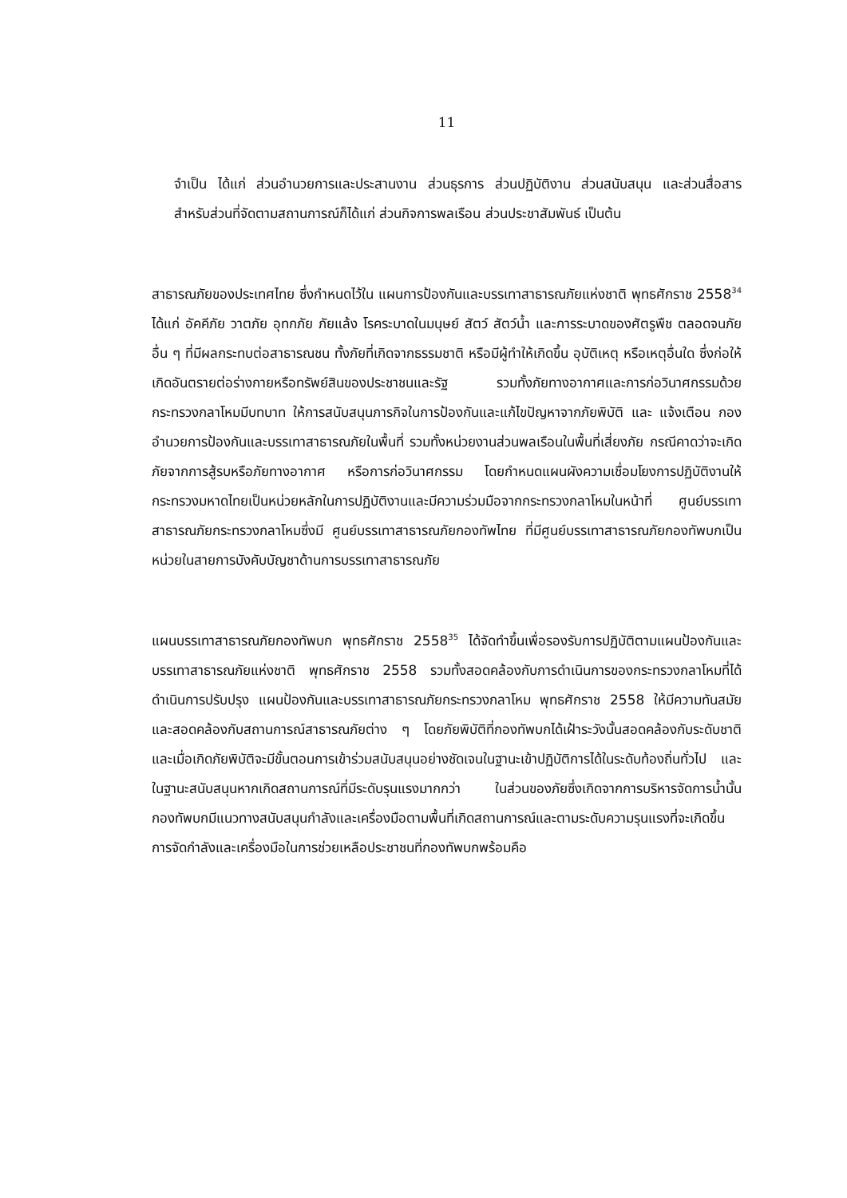11
จำเป็น ได้แก่ ส่วนอำนวยการและประสานงาน ส่วนธุรการ ส่วนปฏิบัติงาน ส่วนสนับสนุน และส่วนสื่อสาร สำหรับส่วนที่จัดตามสถานการณ์ก็ได้แก่ ส่วนกิจการพลเรือน ส่วนประชาสัมพันธ์ เป็นต้น
สาธารณภัยของประเทศไทย ซึ่งกำหนดไว้ใน แผนการป้องกันและบรรเทาสาธารณภัยแห่งชาติ พุทธศักราช 2558<sup>34</sup> ได้แก่ อัคคีภัย วาตภัย อุทกภัย ภัยแล้ง โรคระบาดในมนุษย์ สัตว์ สัตว์น้ำ และการระบาดของศัตรูพืช ตลอดจนภัยอื่น ๆ ที่มีผลกระทบต่อสาธารณชน ทั้งภัยที่เกิดจากธรรมชาติ หรือมีผู้ทำให้เกิดขึ้น อุบัติเหตุ หรือเหตุอื่นใด ซึ่งก่อให้เกิดอันตรายต่อร่างกายหรือทรัพย์สินของประชาชนและรัฐ รวมทั้งภัยทางอากาศและการก่อวินาศกรรมด้วย กระทรวงกลาโหมมีบทบาท ให้การสนับสนุนภารกิจในการป้องกันและแก้ไขปัญหาจากภัยพิบัติ และ แจ้งเตือน กองอำนวยการป้องกันและบรรเทาสาธารณภัยในพื้นที่ รวมทั้งหน่วยงานส่วนพลเรือนในพื้นที่เสี่ยงภัย กรณีคาดว่าจะเกิดภัยจากการสู้รบหรือภัยทางอากาศ หรือการก่อวินาศกรรม โดยกำหนดแผนผังความเชื่อมโยงการปฏิบัติงานให้กระทรวงมหาดไทยเป็นหน่วยหลักในการปฏิบัติงานและมีความร่วมมือจากกระทรวงกลาโหมในหน้าที่ ศูนย์บรรเทาสาธารณภัยกระทรวงกลาโหมซึ่งมี ศูนย์บรรเทาสาธารณภัยกองทัพไทย ที่มีศูนย์บรรเทาสาธารณภัยกองทัพบกเป็นหน่วยในสายการบังคับบัญชาด้านการบรรเทาสาธารณภัย
แผนบรรเทาสาธารณภัยกองทัพบก พุทธศักราช 2558<sup>35</sup> ได้จัดทำขึ้นเพื่อรองรับการปฏิบัติตามแผนป้องกันและบรรเทาสาธารณภัยแห่งชาติ พุทธศักราช 2558 รวมทั้งสอดคล้องกับการดำเนินการของกระทรวงกลาโหมที่ได้ดำเนินการปรับปรุง แผนป้องกันและบรรเทาสาธารณภัยกระทรวงกลาโหม พุทธศักราช 2558 ให้มีความทันสมัยและสอดคล้องกับสถานการณ์สาธารณภัยต่าง ๆ โดยภัยพิบัติที่กองทัพบกได้เฝ้าระวังนั้นสอดคล้องกับระดับชาติ และเมื่อเกิดภัยพิบัติจะมีขั้นตอนการเข้าร่วมสนับสนุนอย่างชัดเจนในฐานะเข้าปฏิบัติการได้ในระดับท้องถิ่นทั่วไป และในฐานะสนับสนุนหากเกิดสถานการณ์ที่มีระดับรุนแรงมากกว่า ในส่วนของภัยซึ่งเกิดจากการบริหารจัดการน้ำนั้น กองทัพบกมีแนวทางสนับสนุนกำลังและเครื่องมือตามพื้นที่เกิดสถานการณ์และตามระดับความรุนแรงที่จะเกิดขึ้น การจัดกำลังและเครื่องมือในการช่วยเหลือประชาชนที่กองทัพบกพร้อมคือ